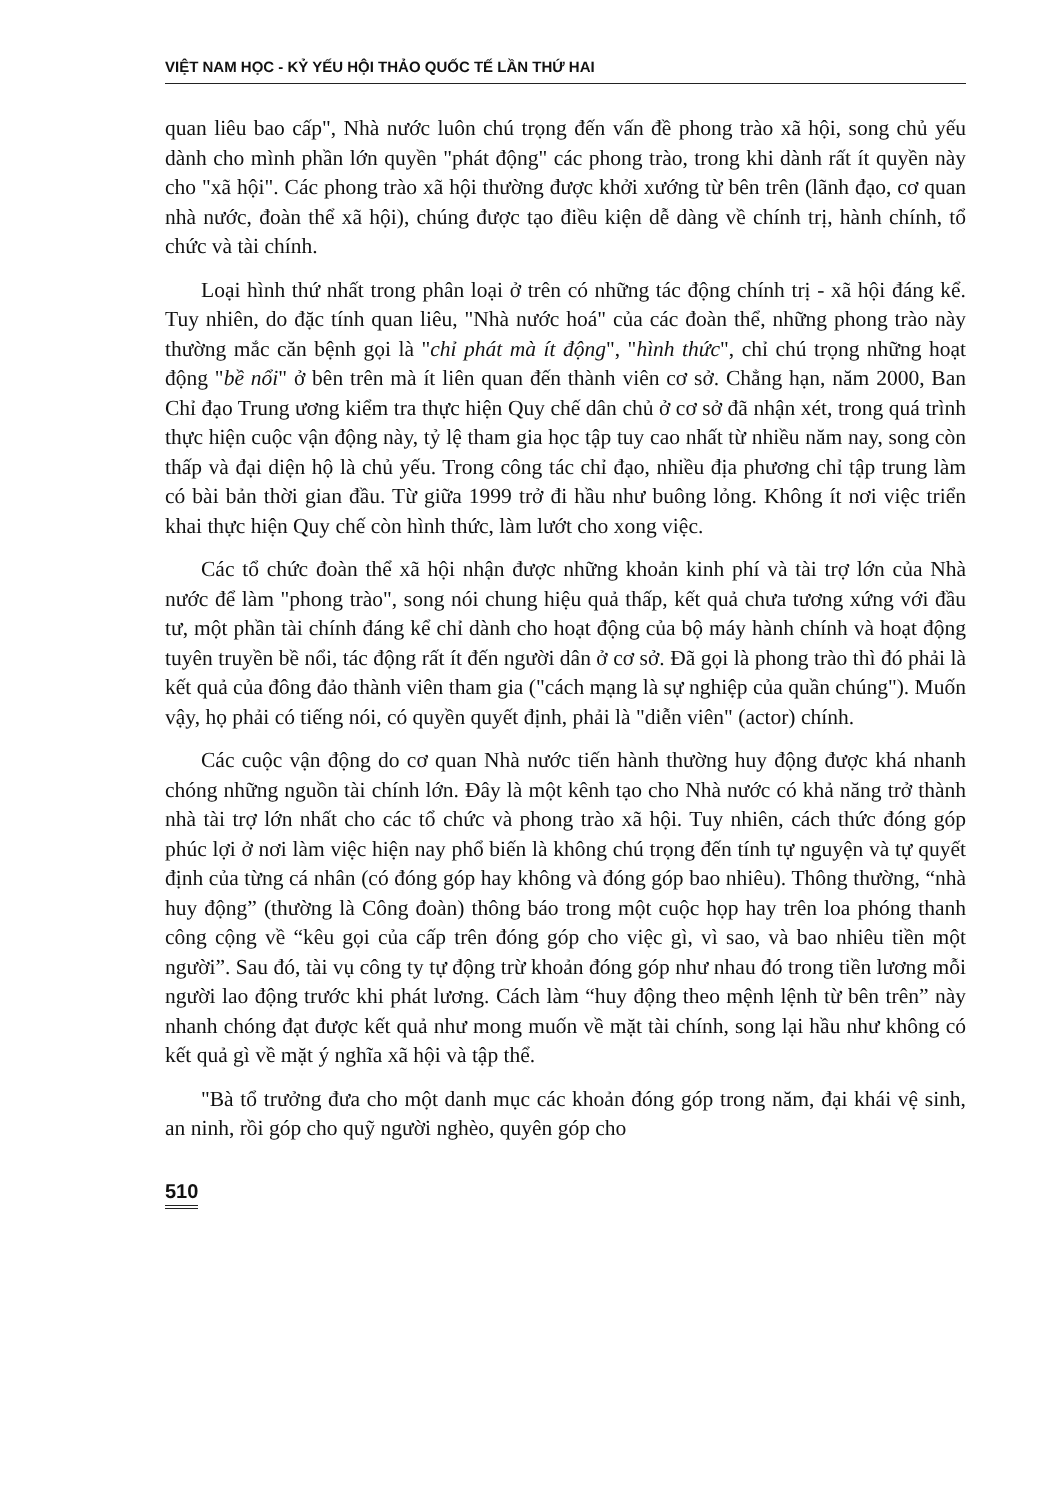VIỆT NAM HỌC - KỶ YẾU HỘI THẢO QUỐC TẾ LẦN THỨ HAI
quan liêu bao cấp", Nhà nước luôn chú trọng đến vấn đề phong trào xã hội, song chủ yếu dành cho mình phần lớn quyền "phát động" các phong trào, trong khi dành rất ít quyền này cho "xã hội". Các phong trào xã hội thường được khởi xướng từ bên trên (lãnh đạo, cơ quan nhà nước, đoàn thể xã hội), chúng được tạo điều kiện dễ dàng về chính trị, hành chính, tổ chức và tài chính.
Loại hình thứ nhất trong phân loại ở trên có những tác động chính trị - xã hội đáng kể. Tuy nhiên, do đặc tính quan liêu, "Nhà nước hoá" của các đoàn thể, những phong trào này thường mắc căn bệnh gọi là "chỉ phát mà ít động", "hình thức", chỉ chú trọng những hoạt động "bề nổi" ở bên trên mà ít liên quan đến thành viên cơ sở. Chẳng hạn, năm 2000, Ban Chỉ đạo Trung ương kiểm tra thực hiện Quy chế dân chủ ở cơ sở đã nhận xét, trong quá trình thực hiện cuộc vận động này, tỷ lệ tham gia học tập tuy cao nhất từ nhiều năm nay, song còn thấp và đại diện hộ là chủ yếu. Trong công tác chỉ đạo, nhiều địa phương chỉ tập trung làm có bài bản thời gian đầu. Từ giữa 1999 trở đi hầu như buông lỏng. Không ít nơi việc triển khai thực hiện Quy chế còn hình thức, làm lướt cho xong việc.
Các tổ chức đoàn thể xã hội nhận được những khoản kinh phí và tài trợ lớn của Nhà nước để làm "phong trào", song nói chung hiệu quả thấp, kết quả chưa tương xứng với đầu tư, một phần tài chính đáng kể chỉ dành cho hoạt động của bộ máy hành chính và hoạt động tuyên truyền bề nổi, tác động rất ít đến người dân ở cơ sở. Đã gọi là phong trào thì đó phải là kết quả của đông đảo thành viên tham gia ("cách mạng là sự nghiệp của quần chúng"). Muốn vậy, họ phải có tiếng nói, có quyền quyết định, phải là "diễn viên" (actor) chính.
Các cuộc vận động do cơ quan Nhà nước tiến hành thường huy động được khá nhanh chóng những nguồn tài chính lớn. Đây là một kênh tạo cho Nhà nước có khả năng trở thành nhà tài trợ lớn nhất cho các tổ chức và phong trào xã hội. Tuy nhiên, cách thức đóng góp phúc lợi ở nơi làm việc hiện nay phổ biến là không chú trọng đến tính tự nguyện và tự quyết định của từng cá nhân (có đóng góp hay không và đóng góp bao nhiêu). Thông thường, “nhà huy động” (thường là Công đoàn) thông báo trong một cuộc họp hay trên loa phóng thanh công cộng về “kêu gọi của cấp trên đóng góp cho việc gì, vì sao, và bao nhiêu tiền một người”. Sau đó, tài vụ công ty tự động trừ khoản đóng góp như nhau đó trong tiền lương mỗi người lao động trước khi phát lương. Cách làm “huy động theo mệnh lệnh từ bên trên” này nhanh chóng đạt được kết quả như mong muốn về mặt tài chính, song lại hầu như không có kết quả gì về mặt ý nghĩa xã hội và tập thể.
"Bà tổ trưởng đưa cho một danh mục các khoản đóng góp trong năm, đại khái vệ sinh, an ninh, rồi góp cho quỹ người nghèo, quyên góp cho
510